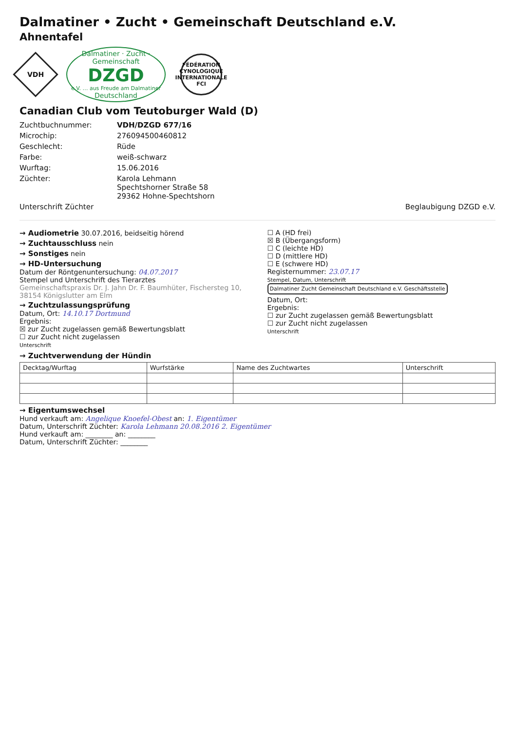Dalmatiner • Zucht • Gemeinschaft Deutschland e.V.
Ahnentafel
VDH
Dalmatiner · Zucht · Gemeinschaft
DZGD
e.V. … aus Freude am Dalmatiner
Deutschland
FÉDÉRATION CYNOLOGIQUE INTERNATIONALE
FCI
Canadian Club vom Teutoburger Wald (D)
Zuchtbuchnummer: VDH/DZGD 677/16
Microchip: 276094500460812
Geschlecht: Rüde
Farbe: weiß-schwarz
Wurftag: 15.06.2016
Züchter: Karola Lehmann
Spechtshorner Straße 58
29362 Hohne-Spechtshorn
Unterschrift Züchter Beglaubigung DZGD e.V.
→ Audiometrie 30.07.2016, beidseitig hörend
→ Zuchtausschluss nein
→ Sonstiges nein
→ HD-Untersuchung
Datum der Röntgenuntersuchung: 04.07.2017
Stempel und Unterschrift des Tierarztes
Gemeinschaftspraxis Dr. J. Jahn Dr. F. Baumhüter, Fischersteg 10, 38154 Königslutter am Elm
→ Zuchtzulassungsprüfung
Datum, Ort: 14.10.17 Dortmund
Ergebnis:
☒ zur Zucht zugelassen gemäß Bewertungsblatt
☐ zur Zucht nicht zugelassen
Unterschrift
☐ A (HD frei)
☒ B (Übergangsform)
☐ C (leichte HD)
☐ D (mittlere HD)
☐ E (schwere HD)
Registernummer: 23.07.17
Stempel, Datum, Unterschrift Dalmatiner Zucht Gemeinschaft Deutschland e.V. Geschäftsstelle
Datum, Ort:
Ergebnis:
☐ zur Zucht zugelassen gemäß Bewertungsblatt
☐ zur Zucht nicht zugelassen
Unterschrift
→ Zuchtverwendung der Hündin
| Decktag/Wurftag | Wurfstärke | Name des Zuchtwartes | Unterschrift |
| --- | --- | --- | --- |
→ Eigentumswechsel
Hund verkauft am: Angelique Knoefel-Obest an: 1. Eigentümer
Datum, Unterschrift Züchter: Karola Lehmann 20.08.2016 2. Eigentümer
Hund verkauft am: ________ an: ________
Datum, Unterschrift Züchter: ________